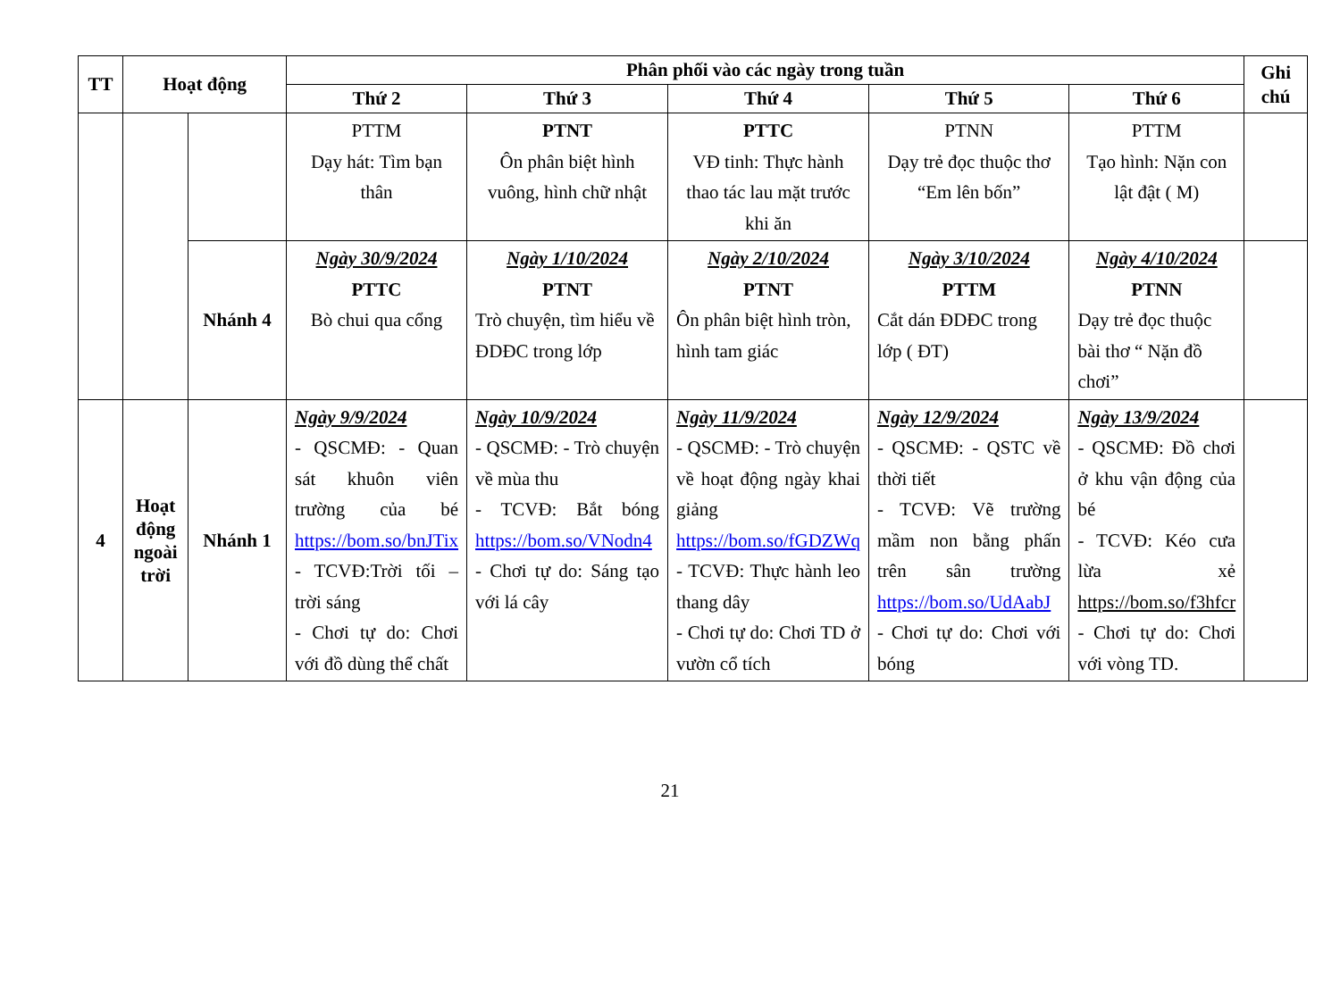| TT | Hoạt động | | Phân phối vào các ngày trong tuần | | | | | Ghi chú |
| --- | --- | --- | --- | --- | --- | --- | --- | --- |
| | | | Thứ 2 | Thứ 3 | Thứ 4 | Thứ 5 | Thứ 6 | |
| | | | PTTM Dạy hát: Tìm bạn thân | PTNT Ôn phân biệt hình vuông, hình chữ nhật | PTTC VĐ tinh: Thực hành thao tác lau mặt trước khi ăn | PTNN Dạy trẻ đọc thuộc thơ “Em lên bốn” | PTTM Tạo hình: Nặn con lật đật ( M) | |
| | | Nhánh 4 | Ngày 30/9/2024 PTTC Bò chui qua cổng | Ngày 1/10/2024 PTNT Trò chuyện, tìm hiểu về ĐDĐC trong lớp | Ngày 2/10/2024 PTNT Ôn phân biệt hình tròn, hình tam giác | Ngày 3/10/2024 PTTM Cắt dán ĐDĐC trong lớp ( ĐT) | Ngày 4/10/2024 PTNN Dạy trẻ đọc thuộc bài thơ “ Nặn đồ chơi” | |
| 4 | Hoạt động ngoài trời | Nhánh 1 | Ngày 9/9/2024 - QSCMĐ: - Quan sát khuôn viên trường của bé https://bom.so/bnJTix - TCVĐ:Trời tối – trời sáng - Chơi tự do: Chơi với đồ dùng thể chất | Ngày 10/9/2024 - QSCMĐ: - Trò chuyện về mùa thu - TCVĐ: Bắt bóng https://bom.so/VNodn4 - Chơi tự do: Sáng tạo với lá cây | Ngày 11/9/2024 - QSCMĐ: - Trò chuyện về hoạt động ngày khai giảng https://bom.so/fGDZWq - TCVĐ: Thực hành leo thang dây - Chơi tự do: Chơi TD ở vườn cổ tích | Ngày 12/9/2024 - QSCMĐ: - QSTC về thời tiết - TCVĐ: Vẽ trường mầm non bằng phấn trên sân trường https://bom.so/UdAabJ - Chơi tự do: Chơi với bóng | Ngày 13/9/2024 - QSCMĐ: Đồ chơi ở khu vận động của bé - TCVĐ: Kéo cưa lừa xẻ https://bom.so/f3hfcr - Chơi tự do: Chơi với vòng TD. | |
21